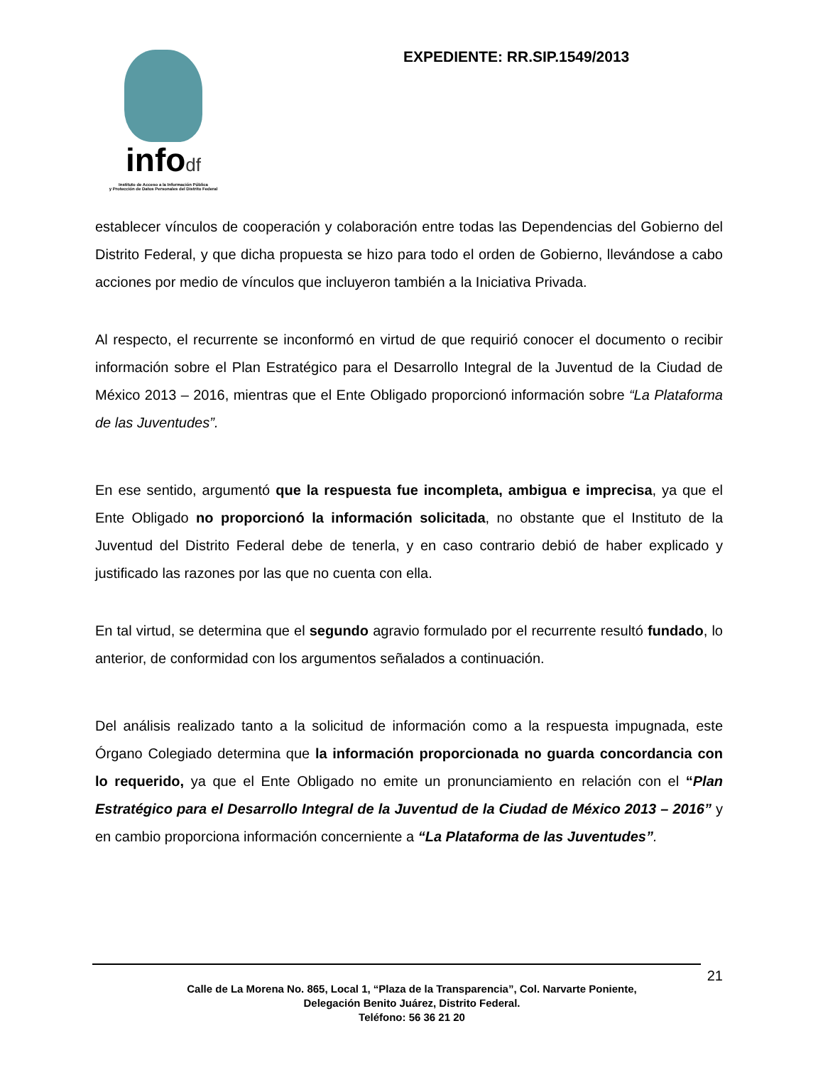infodf
Instituto de Acceso a la Información Pública
y Protección de Datos Personales del Distrito Federal
EXPEDIENTE: RR.SIP.1549/2013
establecer vínculos de cooperación y colaboración entre todas las Dependencias del Gobierno del Distrito Federal, y que dicha propuesta se hizo para todo el orden de Gobierno, llevándose a cabo acciones por medio de vínculos que incluyeron también a la Iniciativa Privada.
Al respecto, el recurrente se inconformó en virtud de que requirió conocer el documento o recibir información sobre el Plan Estratégico para el Desarrollo Integral de la Juventud de la Ciudad de México 2013 – 2016, mientras que el Ente Obligado proporcionó información sobre “La Plataforma de las Juventudes”.
En ese sentido, argumentó que la respuesta fue incompleta, ambigua e imprecisa, ya que el Ente Obligado no proporcionó la información solicitada, no obstante que el Instituto de la Juventud del Distrito Federal debe de tenerla, y en caso contrario debió de haber explicado y justificado las razones por las que no cuenta con ella.
En tal virtud, se determina que el segundo agravio formulado por el recurrente resultó fundado, lo anterior, de conformidad con los argumentos señalados a continuación.
Del análisis realizado tanto a la solicitud de información como a la respuesta impugnada, este Órgano Colegiado determina que la información proporcionada no guarda concordancia con lo requerido, ya que el Ente Obligado no emite un pronunciamiento en relación con el “Plan Estratégico para el Desarrollo Integral de la Juventud de la Ciudad de México 2013 – 2016” y en cambio proporciona información concerniente a “La Plataforma de las Juventudes”.
21
Calle de La Morena No. 865, Local 1, “Plaza de la Transparencia”, Col. Narvarte Poniente,
Delegación Benito Juárez, Distrito Federal.
Teléfono: 56 36 21 20